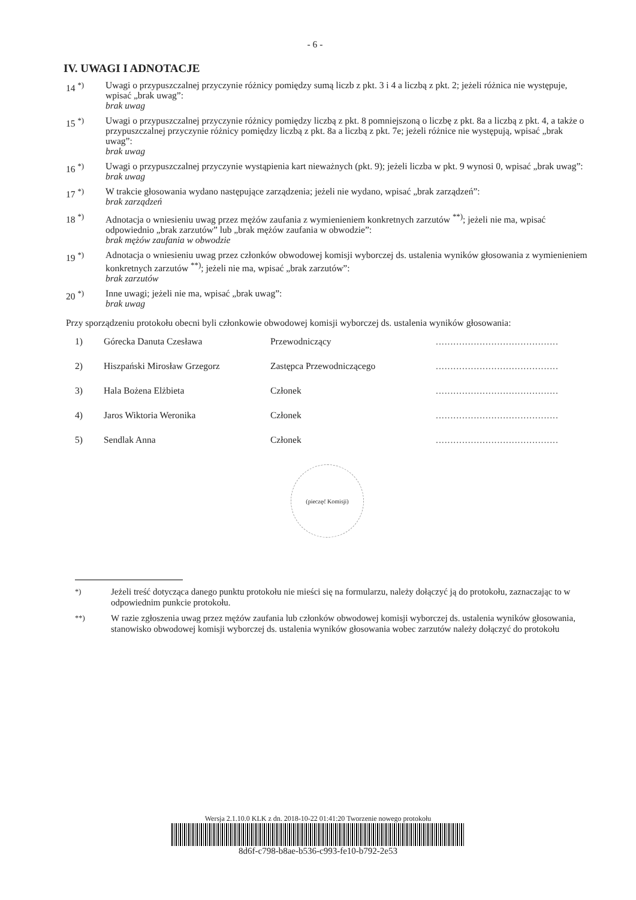- 6 -
IV. UWAGI I ADNOTACJE
14 <sup>*)</sup> Uwagi o przypuszczalnej przyczynie różnicy pomiędzy sumą liczb z pkt. 3 i 4 a liczbą z pkt. 2; jeżeli różnica nie występuje, wpisać „brak uwag”:
brak uwag
15 <sup>*)</sup> Uwagi o przypuszczalnej przyczynie różnicy pomiędzy liczbą z pkt. 8 pomniejszoną o liczbę z pkt. 8a a liczbą z pkt. 4, a także o przypuszczalnej przyczynie różnicy pomiędzy liczbą z pkt. 8a a liczbą z pkt. 7e; jeżeli różnice nie występują, wpisać „brak uwag”:
brak uwag
16 <sup>*)</sup> Uwagi o przypuszczalnej przyczynie wystąpienia kart nieważnych (pkt. 9); jeżeli liczba w pkt. 9 wynosi 0, wpisać „brak uwag”:
brak uwag
17 <sup>*)</sup> W trakcie głosowania wydano następujące zarządzenia; jeżeli nie wydano, wpisać „brak zarządzeń”:
brak zarządzeń
18 <sup>*)</sup> Adnotacja o wniesieniu uwag przez mężów zaufania z wymienieniem konkretnych zarzutów <sup>**)</sup>; jeżeli nie ma, wpisać odpowiednio „brak zarzutów” lub „brak mężów zaufania w obwodzie”:
brak mężów zaufania w obwodzie
19 <sup>*)</sup> Adnotacja o wniesieniu uwag przez członków obwodowej komisji wyborczej ds. ustalenia wyników głosowania z wymienieniem konkretnych zarzutów <sup>**)</sup>; jeżeli nie ma, wpisać „brak zarzutów”:
brak zarzutów
20 <sup>*)</sup> Inne uwagi; jeżeli nie ma, wpisać „brak uwag”:
brak uwag
Przy sporządzeniu protokołu obecni byli członkowie obwodowej komisji wyborczej ds. ustalenia wyników głosowania:
| 1) | Górecka Danuta Czesława | Przewodniczący | .......................................... |
| 2) | Hiszpański Mirosław Grzegorz | Zastępca Przewodniczącego | .......................................... |
| 3) | Hala Bożena Elżbieta | Członek | .......................................... |
| 4) | Jaros Wiktoria Weronika | Członek | .......................................... |
| 5) | Sendlak Anna | Członek | .......................................... |
(pieczęć Komisji)
<sup>*)</sup> Jeżeli treść dotycząca danego punktu protokołu nie mieści się na formularzu, należy dołączyć ją do protokołu, zaznaczając to w odpowiednim punkcie protokołu.
<sup>**)</sup> W razie zgłoszenia uwag przez mężów zaufania lub członków obwodowej komisji wyborczej ds. ustalenia wyników głosowania, stanowisko obwodowej komisji wyborczej ds. ustalenia wyników głosowania wobec zarzutów należy dołączyć do protokołu
Wersja 2.1.10.0 KLK z dn. 2018-10-22 01:41:20 Tworzenie nowego protokołu
8d6f-c798-b8ae-b536-c993-fe10-b792-2e53